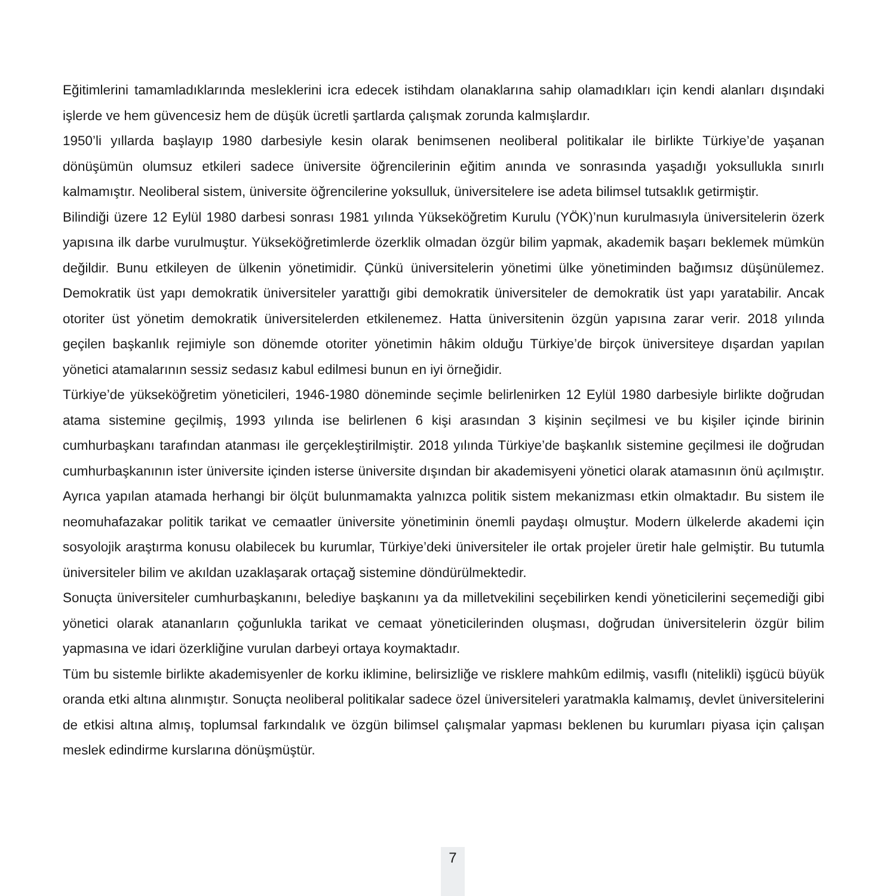Eğitimlerini tamamladıklarında mesleklerini icra edecek istihdam olanaklarına sahip olamadıkları için kendi alanları dışındaki işlerde ve hem güvencesiz hem de düşük ücretli şartlarda çalışmak zorunda kalmışlardır.
1950’li yıllarda başlayıp 1980 darbesiyle kesin olarak benimsenen neoliberal politikalar ile birlikte Türkiye’de yaşanan dönüşümün olumsuz etkileri sadece üniversite öğrencilerinin eğitim anında ve sonrasında yaşadığı yoksullukla sınırlı kalmamıştır. Neoliberal sistem, üniversite öğrencilerine yoksulluk, üniversitelere ise adeta bilimsel tutsaklık getirmiştir.
Bilindiği üzere 12 Eylül 1980 darbesi sonrası 1981 yılında Yükseköğretim Kurulu (YÖK)’nun kurulmasıyla üniversitelerin özerk yapısına ilk darbe vurulmuştur. Yükseköğretimlerde özerklik olmadan özgür bilim yapmak, akademik başarı beklemek mümkün değildir. Bunu etkileyen de ülkenin yönetimidir. Çünkü üniversitelerin yönetimi ülke yönetiminden bağımsız düşünülemez. Demokratik üst yapı demokratik üniversiteler yarattığı gibi demokratik üniversiteler de demokratik üst yapı yaratabilir. Ancak otoriter üst yönetim demokratik üniversitelerden etkilenemez. Hatta üniversitenin özgün yapısına zarar verir. 2018 yılında geçilen başkanlık rejimiyle son dönemde otoriter yönetimin hâkim olduğu Türkiye’de birçok üniversiteye dışardan yapılan yönetici atamalarının sessiz sedasız kabul edilmesi bunun en iyi örneğidir.
Türkiye’de yükseköğretim yöneticileri, 1946-1980 döneminde seçimle belirlenirken 12 Eylül 1980 darbesiyle birlikte doğrudan atama sistemine geçilmiş, 1993 yılında ise belirlenen 6 kişi arasından 3 kişinin seçilmesi ve bu kişiler içinde birinin cumhurbaşkanı tarafından atanması ile gerçekleştirilmiştir. 2018 yılında Türkiye’de başkanlık sistemine geçilmesi ile doğrudan cumhurbaşkanının ister üniversite içinden isterse üniversite dışından bir akademisyeni yönetici olarak atamasının önü açılmıştır. Ayrıca yapılan atamada herhangi bir ölçüt bulunmamakta yalnızca politik sistem mekanizması etkin olmaktadır. Bu sistem ile neomuhafazakar politik tarikat ve cemaatler üniversite yönetiminin önemli paydaşı olmuştur. Modern ülkelerde akademi için sosyolojik araştırma konusu olabilecek bu kurumlar, Türkiye’deki üniversiteler ile ortak projeler üretir hale gelmiştir. Bu tutumla üniversiteler bilim ve akıldan uzaklaşarak ortaçağ sistemine döndürülmektedir.
Sonuçta üniversiteler cumhurbaşkanını, belediye başkanını ya da milletvekilini seçebilirken kendi yöneticilerini seçemediği gibi yönetici olarak atananların çoğunlukla tarikat ve cemaat yöneticilerinden oluşması, doğrudan üniversitelerin özgür bilim yapmasına ve idari özerkliğine vurulan darbeyi ortaya koymaktadır.
Tüm bu sistemle birlikte akademisyenler de korku iklimine, belirsizliğe ve risklere mahkûm edilmiş, vasıflı (nitelikli) işgücü büyük oranda etki altına alınmıştır. Sonuçta neoliberal politikalar sadece özel üniversiteleri yaratmakla kalmamış, devlet üniversitelerini de etkisi altına almış, toplumsal farkındalık ve özgün bilimsel çalışmalar yapması beklenen bu kurumları piyasa için çalışan meslek edindirme kurslarına dönüşmüştür.
7